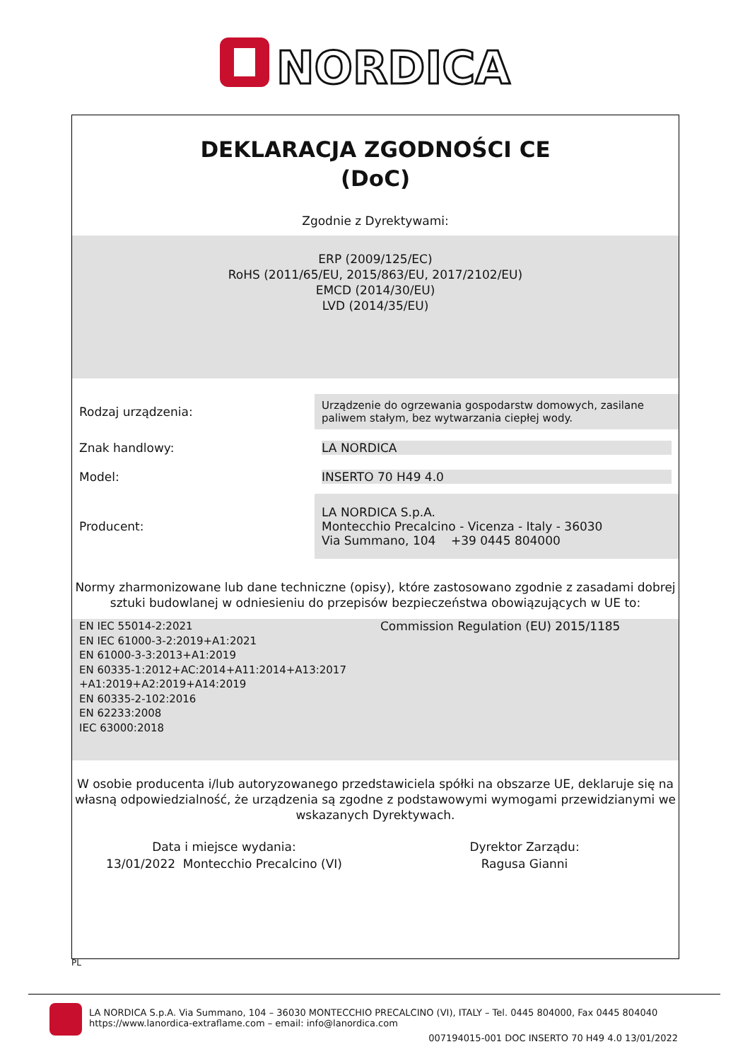NORDICA
DEKLARACJA ZGODNOŚCI CE
(DoC)
Zgodnie z Dyrektywami:
ERP (2009/125/EC)
RoHS (2011/65/EU, 2015/863/EU, 2017/2102/EU)
EMCD (2014/30/EU)
LVD (2014/35/EU)
| Rodzaj urządzenia: | Urządzenie do ogrzewania gospodarstw domowych, zasilane paliwem stałym, bez wytwarzania ciepłej wody. |
| Znak handlowy: | LA NORDICA |
| Model: | INSERTO 70 H49 4.0 |
| Producent: | LA NORDICA S.p.A. Montecchio Precalcino - Vicenza - Italy - 36030 Via Summano, 104 +39 0445 804000 |
Normy zharmonizowane lub dane techniczne (opisy), które zastosowano zgodnie z zasadami dobrej sztuki budowlanej w odniesieniu do przepisów bezpieczeństwa obowiązujących w UE to:
EN IEC 55014-2:2021
EN IEC 61000-3-2:2019+A1:2021
EN 61000-3-3:2013+A1:2019
EN 60335-1:2012+AC:2014+A11:2014+A13:2017
+A1:2019+A2:2019+A14:2019
EN 60335-2-102:2016
EN 62233:2008
IEC 63000:2018
Commission Regulation (EU) 2015/1185
W osobie producenta i/lub autoryzowanego przedstawiciela spółki na obszarze UE, deklaruje się na własną odpowiedzialność, że urządzenia są zgodne z podstawowymi wymogami przewidzianymi we wskazanych Dyrektywach.
Data i miejsce wydania:
13/01/2022 Montecchio Precalcino (VI)
Dyrektor Zarządu:
Ragusa Gianni
PL
LA NORDICA S.p.A. Via Summano, 104 – 36030 MONTECCHIO PRECALCINO (VI), ITALY – Tel. 0445 804000, Fax 0445 804040
https://www.lanordica-extraflame.com – email: info@lanordica.com
007194015-001 DOC INSERTO 70 H49 4.0 13/01/2022